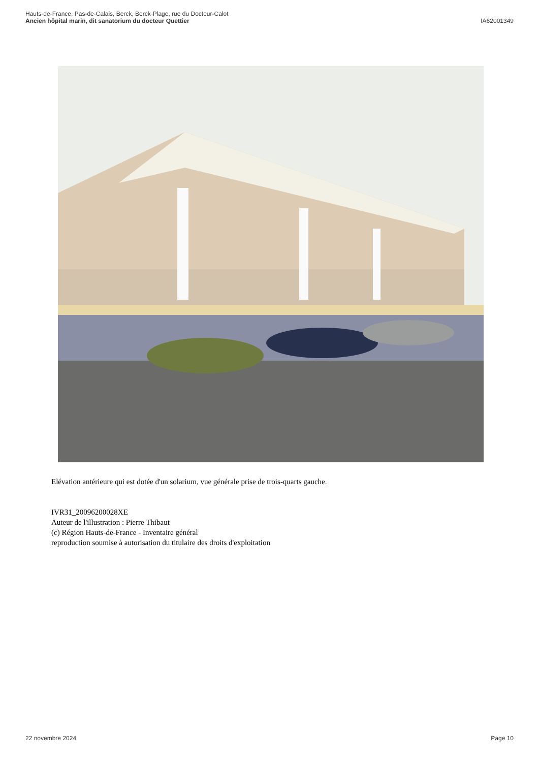Hauts-de-France, Pas-de-Calais, Berck, Berck-Plage, rue du Docteur-Calot
Ancien hôpital marin, dit sanatorium du docteur Quettier
IA62001349
Elévation antérieure qui est dotée d'un solarium, vue générale prise de trois-quarts gauche.
IVR31_20096200028XE
Auteur de l'illustration : Pierre Thibaut
(c) Région Hauts-de-France - Inventaire général
reproduction soumise à autorisation du titulaire des droits d'exploitation
22 novembre 2024 Page 10